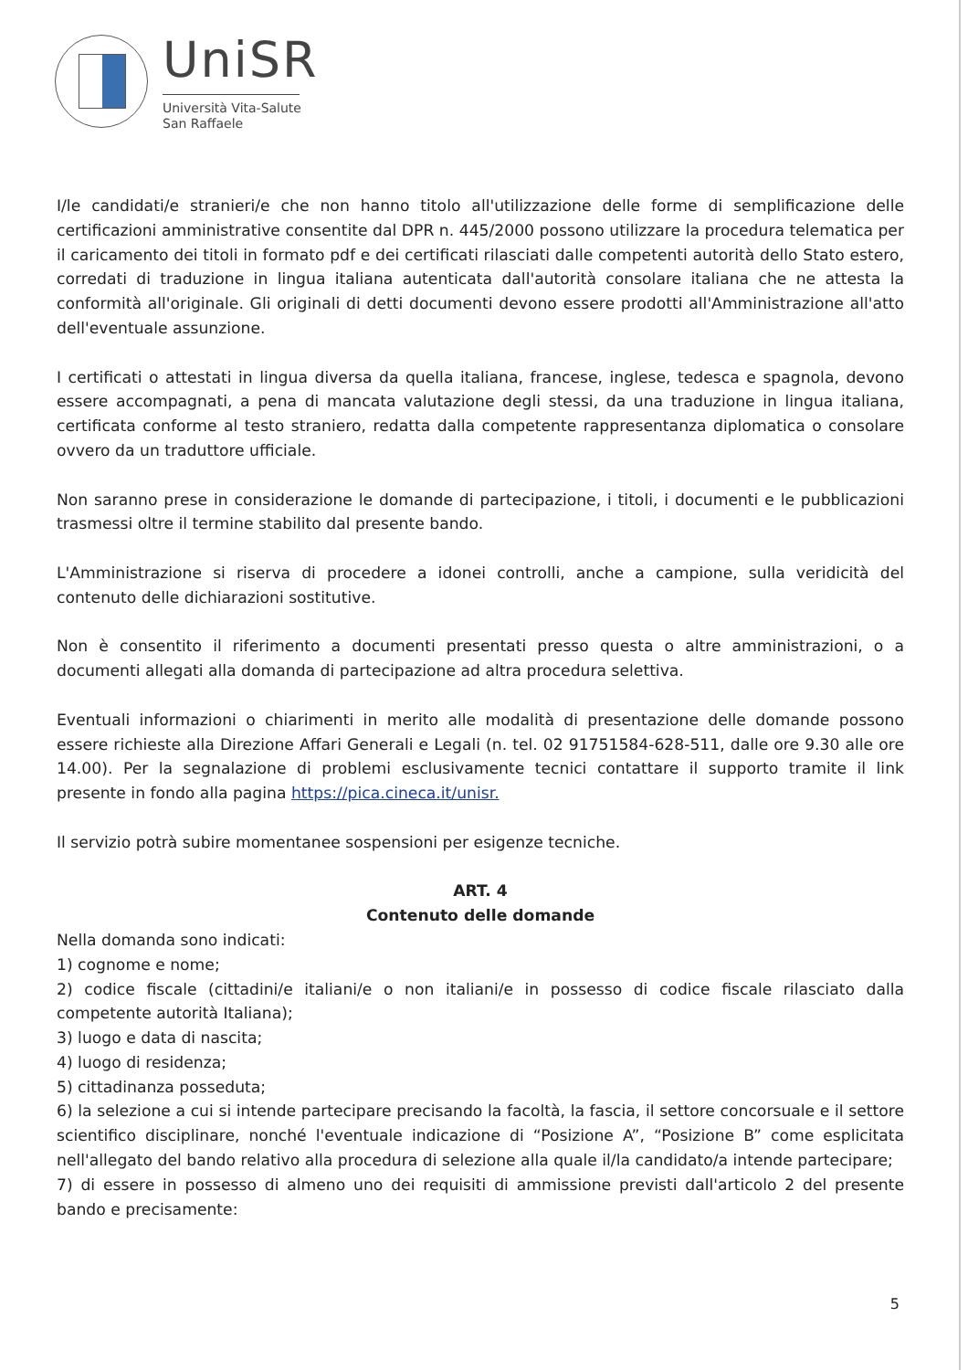UniSR
Università Vita-Salute
San Raffaele
I/le candidati/e stranieri/e che non hanno titolo all'utilizzazione delle forme di semplificazione delle certificazioni amministrative consentite dal DPR n. 445/2000 possono utilizzare la procedura telematica per il caricamento dei titoli in formato pdf e dei certificati rilasciati dalle competenti autorità dello Stato estero, corredati di traduzione in lingua italiana autenticata dall'autorità consolare italiana che ne attesta la conformità all'originale. Gli originali di detti documenti devono essere prodotti all'Amministrazione all'atto dell'eventuale assunzione.
I certificati o attestati in lingua diversa da quella italiana, francese, inglese, tedesca e spagnola, devono essere accompagnati, a pena di mancata valutazione degli stessi, da una traduzione in lingua italiana, certificata conforme al testo straniero, redatta dalla competente rappresentanza diplomatica o consolare ovvero da un traduttore ufficiale.
Non saranno prese in considerazione le domande di partecipazione, i titoli, i documenti e le pubblicazioni trasmessi oltre il termine stabilito dal presente bando.
L'Amministrazione si riserva di procedere a idonei controlli, anche a campione, sulla veridicità del contenuto delle dichiarazioni sostitutive.
Non è consentito il riferimento a documenti presentati presso questa o altre amministrazioni, o a documenti allegati alla domanda di partecipazione ad altra procedura selettiva.
Eventuali informazioni o chiarimenti in merito alle modalità di presentazione delle domande possono essere richieste alla Direzione Affari Generali e Legali (n. tel. 02 91751584-628-511, dalle ore 9.30 alle ore 14.00). Per la segnalazione di problemi esclusivamente tecnici contattare il supporto tramite il link presente in fondo alla pagina https://pica.cineca.it/unisr.
Il servizio potrà subire momentanee sospensioni per esigenze tecniche.
ART. 4
Contenuto delle domande
Nella domanda sono indicati:
1) cognome e nome;
2) codice fiscale (cittadini/e italiani/e o non italiani/e in possesso di codice fiscale rilasciato dalla competente autorità Italiana);
3) luogo e data di nascita;
4) luogo di residenza;
5) cittadinanza posseduta;
6) la selezione a cui si intende partecipare precisando la facoltà, la fascia, il settore concorsuale e il settore scientifico disciplinare, nonché l'eventuale indicazione di “Posizione A”, “Posizione B” come esplicitata nell'allegato del bando relativo alla procedura di selezione alla quale il/la candidato/a intende partecipare;
7) di essere in possesso di almeno uno dei requisiti di ammissione previsti dall'articolo 2 del presente bando e precisamente:
5